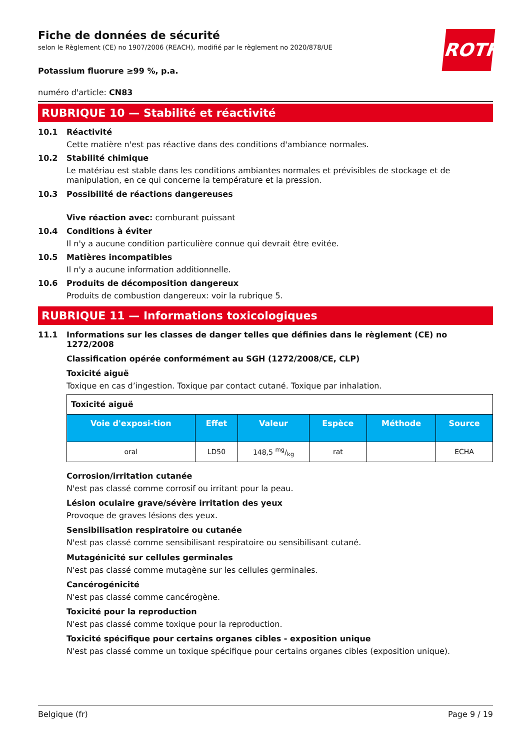ROTH
Fiche de données de sécurité
selon le Règlement (CE) no 1907/2006 (REACH), modifié par le règlement no 2020/878/UE
Potassium fluorure ≥99 %, p.a.
numéro d'article: CN83
RUBRIQUE 10 — Stabilité et réactivité
10.1 Réactivité
Cette matière n'est pas réactive dans des conditions d'ambiance normales.
10.2 Stabilité chimique
Le matériau est stable dans les conditions ambiantes normales et prévisibles de stockage et de manipulation, en ce qui concerne la température et la pression.
10.3 Possibilité de réactions dangereuses
Vive réaction avec: comburant puissant
10.4 Conditions à éviter
Il n'y a aucune condition particulière connue qui devrait être evitée.
10.5 Matières incompatibles
Il n'y a aucune information additionnelle.
10.6 Produits de décomposition dangereux
Produits de combustion dangereux: voir la rubrique 5.
RUBRIQUE 11 — Informations toxicologiques
11.1 Informations sur les classes de danger telles que définies dans le règlement (CE) no 1272/2008
Classification opérée conformément au SGH (1272/2008/CE, CLP)
Toxicité aiguë
Toxique en cas d’ingestion. Toxique par contact cutané. Toxique par inhalation.
| Toxicité aiguë | | | | | |
| Voie d'exposi-tion | Effet | Valeur | Espèce | Méthode | Source |
| oral | LD50 | 148,5 mg/kg | rat | | ECHA |
Corrosion/irritation cutanée
N'est pas classé comme corrosif ou irritant pour la peau.
Lésion oculaire grave/sévère irritation des yeux
Provoque de graves lésions des yeux.
Sensibilisation respiratoire ou cutanée
N'est pas classé comme sensibilisant respiratoire ou sensibilisant cutané.
Mutagénicité sur cellules germinales
N'est pas classé comme mutagène sur les cellules germinales.
Cancérogénicité
N'est pas classé comme cancérogène.
Toxicité pour la reproduction
N'est pas classé comme toxique pour la reproduction.
Toxicité spécifique pour certains organes cibles - exposition unique
N'est pas classé comme un toxique spécifique pour certains organes cibles (exposition unique).
Belgique (fr) Page 9 / 19